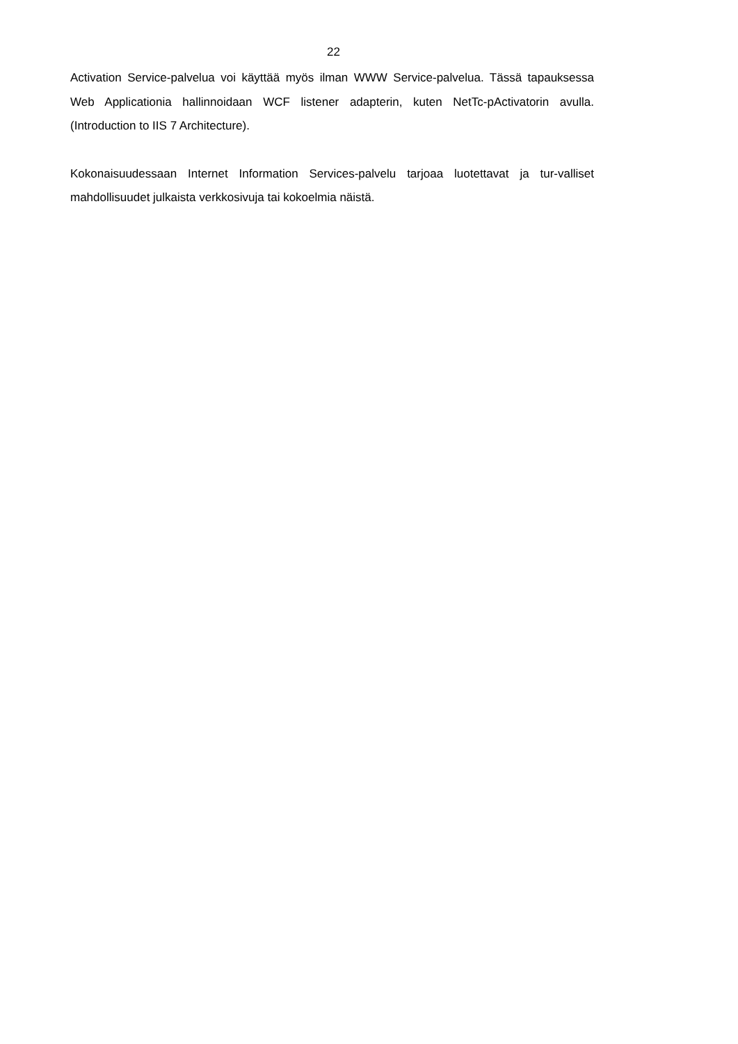22
Activation Service-palvelua voi käyttää myös ilman WWW Service-palvelua. Tässä tapauksessa Web Applicationia hallinnoidaan WCF listener adapterin, kuten NetTc-pActivatorin avulla. (Introduction to IIS 7 Architecture).
Kokonaisuudessaan Internet Information Services-palvelu tarjoaa luotettavat ja tur-valliset mahdollisuudet julkaista verkkosivuja tai kokoelmia näistä.